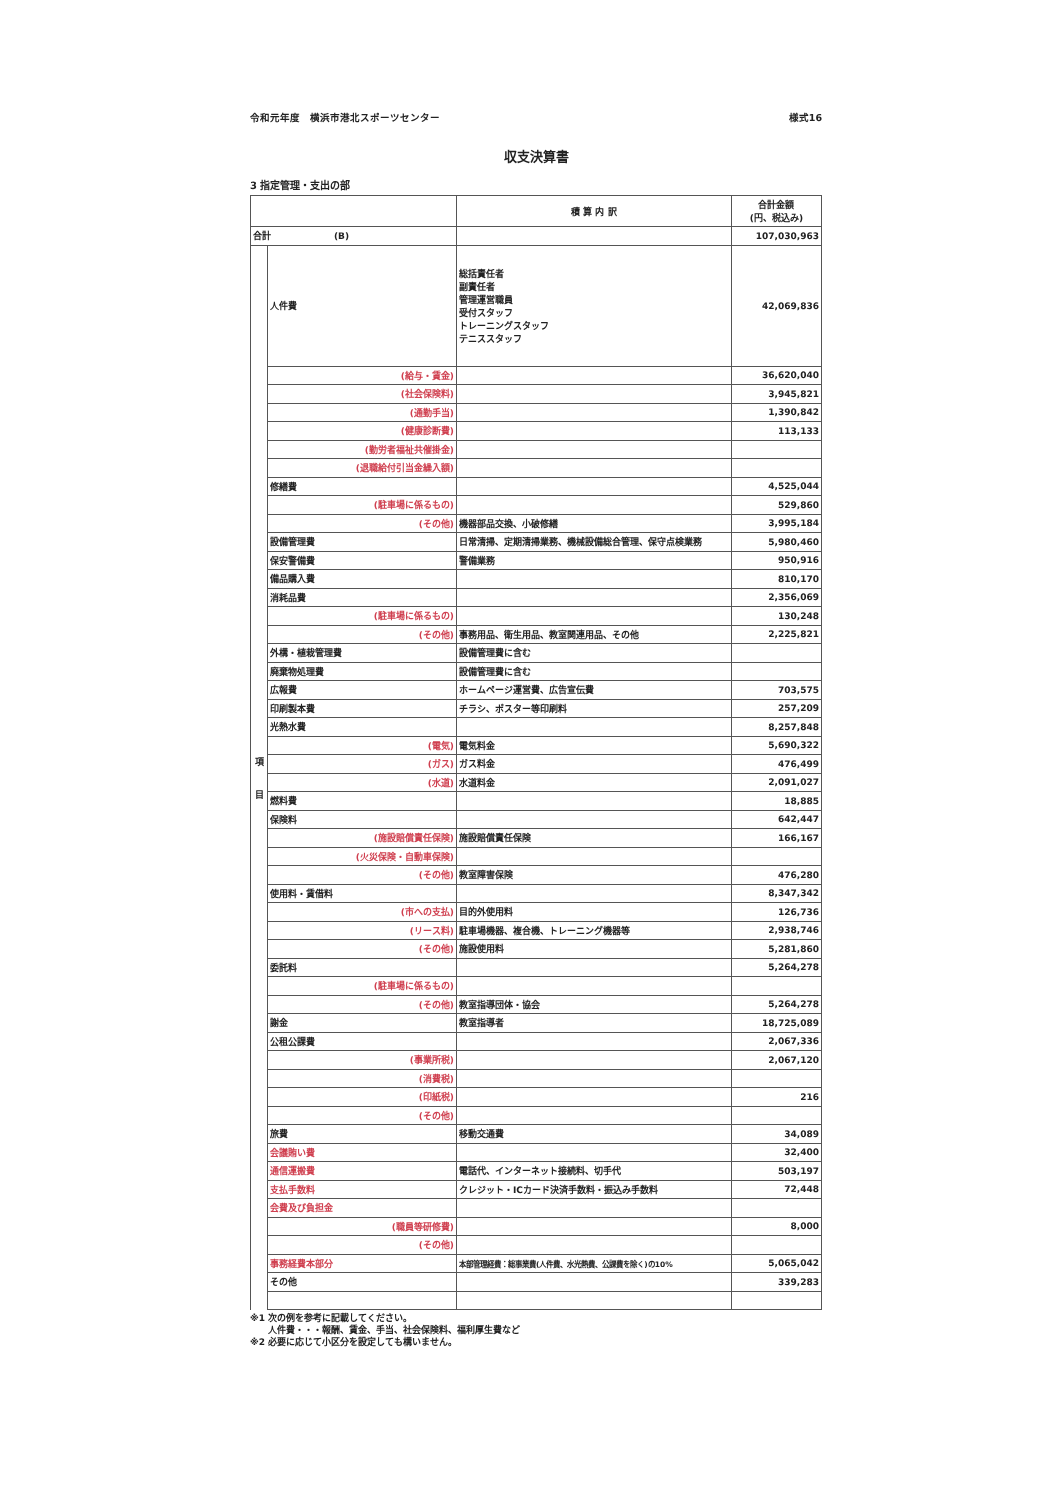令和元年度　横浜市港北スポーツセンター 様式16
収支決算書
3 指定管理・支出の部
| | | 積 算 内 訳 | 合計金額 (円、税込み) |
| --- | --- | --- | --- |
| 合計 (B) | | | 107,030,963 |
| 項 目 | 人件費 | 総括責任者 副責任者 管理運営職員 受付スタッフ トレーニングスタッフ テニススタッフ | 42,069,836 |
| | (給与・賃金) | | 36,620,040 |
| | (社会保険料) | | 3,945,821 |
| | (通勤手当) | | 1,390,842 |
| | (健康診断費) | | 113,133 |
| | (勤労者福祉共催掛金) | | |
| | (退職給付引当金繰入額) | | |
| | 修繕費 | | 4,525,044 |
| | (駐車場に係るもの) | | 529,860 |
| | (その他) | 機器部品交換、小破修繕 | 3,995,184 |
| | 設備管理費 | 日常清掃、定期清掃業務、機械設備総合管理、保守点検業務 | 5,980,460 |
| | 保安警備費 | 警備業務 | 950,916 |
| | 備品購入費 | | 810,170 |
| | 消耗品費 | | 2,356,069 |
| | (駐車場に係るもの) | | 130,248 |
| | (その他) | 事務用品、衛生用品、教室関連用品、その他 | 2,225,821 |
| | 外構・植栽管理費 | 設備管理費に含む | |
| | 廃棄物処理費 | 設備管理費に含む | |
| | 広報費 | ホームページ運営費、広告宣伝費 | 703,575 |
| | 印刷製本費 | チラシ、ポスター等印刷料 | 257,209 |
| | 光熱水費 | | 8,257,848 |
| | (電気) | 電気料金 | 5,690,322 |
| | (ガス) | ガス料金 | 476,499 |
| | (水道) | 水道料金 | 2,091,027 |
| | 燃料費 | | 18,885 |
| | 保険料 | | 642,447 |
| | (施設賠償責任保険) | 施設賠償責任保険 | 166,167 |
| | (火災保険・自動車保険) | | |
| | (その他) | 教室障害保険 | 476,280 |
| | 使用料・賃借料 | | 8,347,342 |
| | (市への支払) | 目的外使用料 | 126,736 |
| | (リース料) | 駐車場機器、複合機、トレーニング機器等 | 2,938,746 |
| | (その他) | 施設使用料 | 5,281,860 |
| | 委託料 | | 5,264,278 |
| | (駐車場に係るもの) | | |
| | (その他) | 教室指導団体・協会 | 5,264,278 |
| | 謝金 | 教室指導者 | 18,725,089 |
| | 公租公課費 | | 2,067,336 |
| | (事業所税) | | 2,067,120 |
| | (消費税) | | |
| | (印紙税) | | 216 |
| | (その他) | | |
| | 旅費 | 移動交通費 | 34,089 |
| | 会議賄い費 | | 32,400 |
| | 通信運搬費 | 電話代、インターネット接続料、切手代 | 503,197 |
| | 支払手数料 | クレジット・ICカード決済手数料・振込み手数料 | 72,448 |
| | 会費及び負担金 | | |
| | (職員等研修費) | | 8,000 |
| | (その他) | | |
| | 事務経費本部分 | 本部管理経費：総事業費(人件費、水光熱費、公課費を除く)の10% | 5,065,042 |
| | その他 | | 339,283 |
※1 次の例を参考に記載してください。
　　人件費・・・報酬、賃金、手当、社会保険料、福利厚生費など
※2 必要に応じて小区分を設定しても構いません。